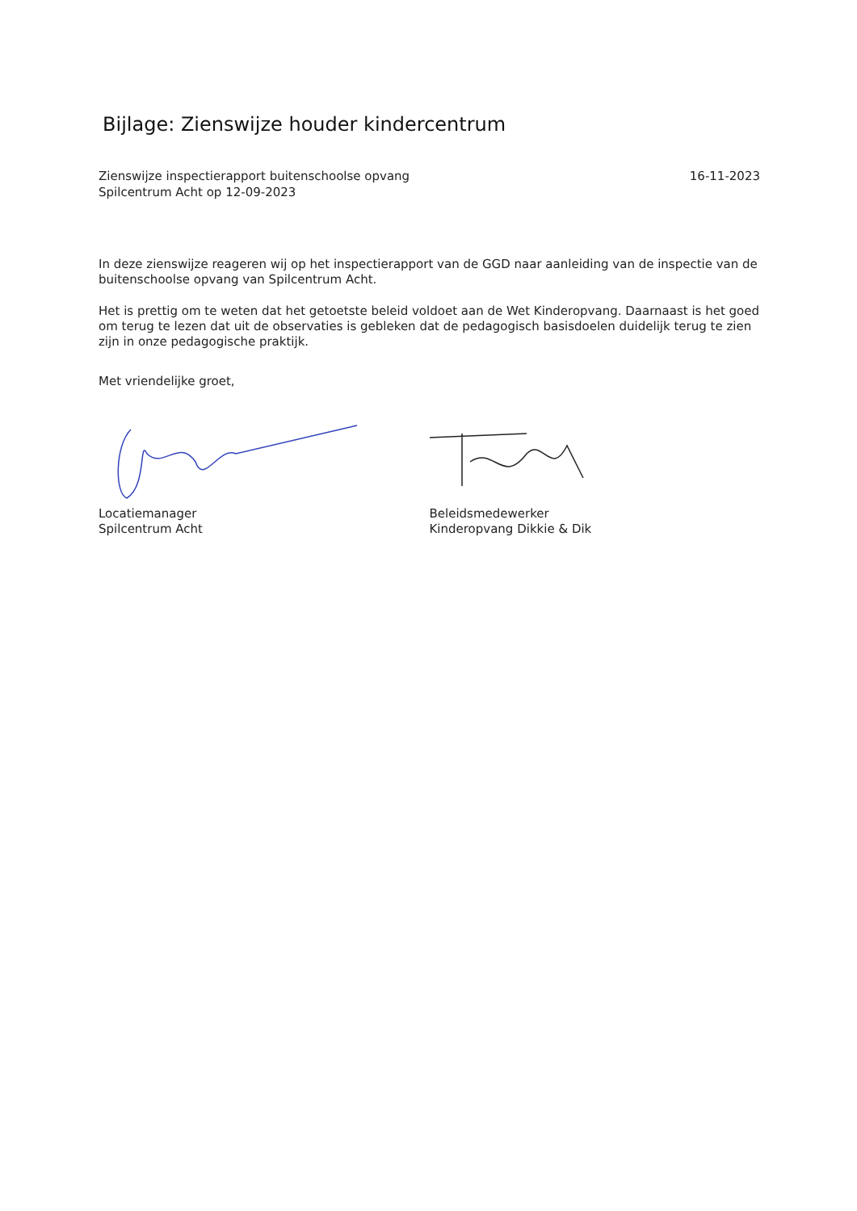Bijlage: Zienswijze houder kindercentrum
Zienswijze inspectierapport buitenschoolse opvang
Spilcentrum Acht op 12-09-2023
16-11-2023
In deze zienswijze reageren wij op het inspectierapport van de GGD naar aanleiding van de inspectie van de buitenschoolse opvang van Spilcentrum Acht.
Het is prettig om te weten dat het getoetste beleid voldoet aan de Wet Kinderopvang. Daarnaast is het goed om terug te lezen dat uit de observaties is gebleken dat de pedagogisch basisdoelen duidelijk terug te zien zijn in onze pedagogische praktijk.
Met vriendelijke groet,
Locatiemanager
Spilcentrum Acht
Beleidsmedewerker
Kinderopvang Dikkie & Dik